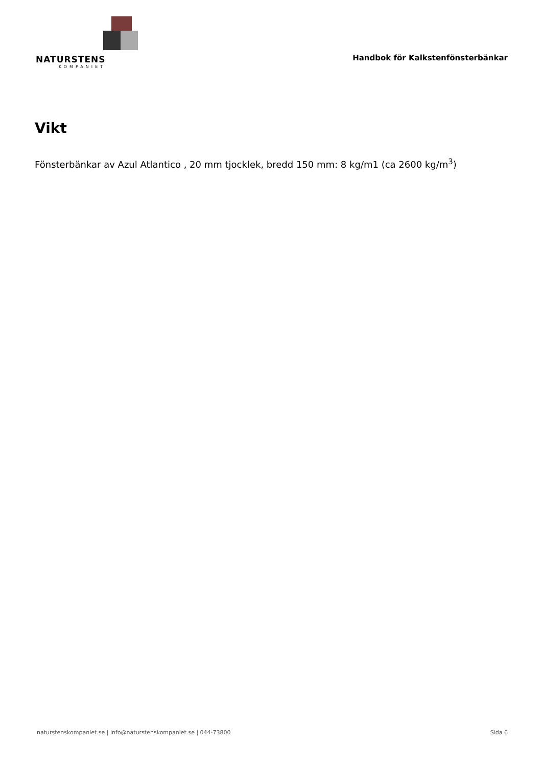NATURSTENS
KOMPANIET
Handbok för Kalkstenfönsterbänkar
Vikt
Fönsterbänkar av Azul Atlantico , 20 mm tjocklek, bredd 150 mm: 8 kg/m1 (ca 2600 kg/m<sup>3</sup>)
naturstenskompaniet.se | info@naturstenskompaniet.se | 044-73800 Sida 6